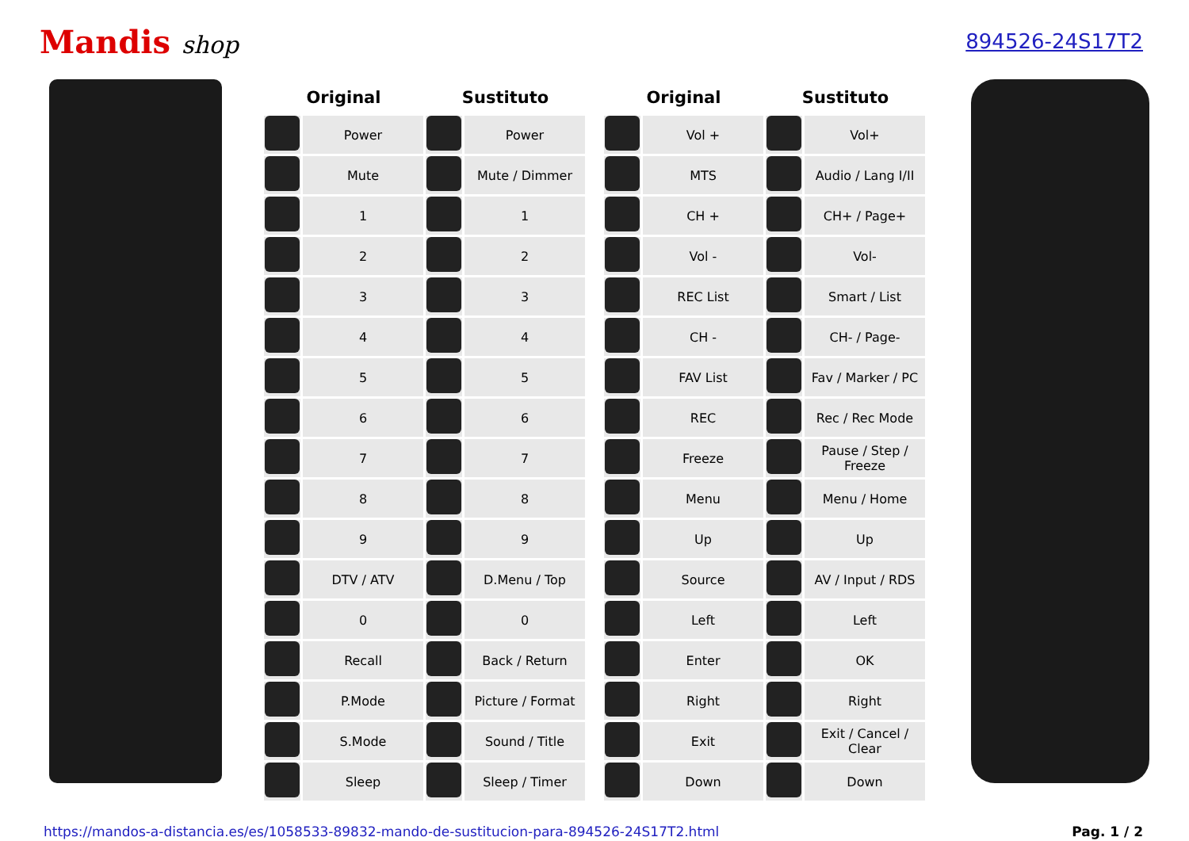Mandis shop
894526-24S17T2
| Original | | Sustituto | |
| --- | --- | --- | --- |
| | Power | | Power |
| | Mute | | Mute / Dimmer |
| | 1 | | 1 |
| | 2 | | 2 |
| | 3 | | 3 |
| | 4 | | 4 |
| | 5 | | 5 |
| | 6 | | 6 |
| | 7 | | 7 |
| | 8 | | 8 |
| | 9 | | 9 |
| | DTV / ATV | | D.Menu / Top |
| | 0 | | 0 |
| | Recall | | Back / Return |
| | P.Mode | | Picture / Format |
| | S.Mode | | Sound / Title |
| | Sleep | | Sleep / Timer |
| Original | | Sustituto | |
| --- | --- | --- | --- |
| | Vol + | | Vol+ |
| | MTS | | Audio / Lang I/II |
| | CH + | | CH+ / Page+ |
| | Vol - | | Vol- |
| | REC List | | Smart / List |
| | CH - | | CH- / Page- |
| | FAV List | | Fav / Marker / PC |
| | REC | | Rec / Rec Mode |
| | Freeze | | Pause / Step / Freeze |
| | Menu | | Menu / Home |
| | Up | | Up |
| | Source | | AV / Input / RDS |
| | Left | | Left |
| | Enter | | OK |
| | Right | | Right |
| | Exit | | Exit / Cancel / Clear |
| | Down | | Down |
https://mandos-a-distancia.es/es/1058533-89832-mando-de-sustitucion-para-894526-24S17T2.html Pag. 1 / 2